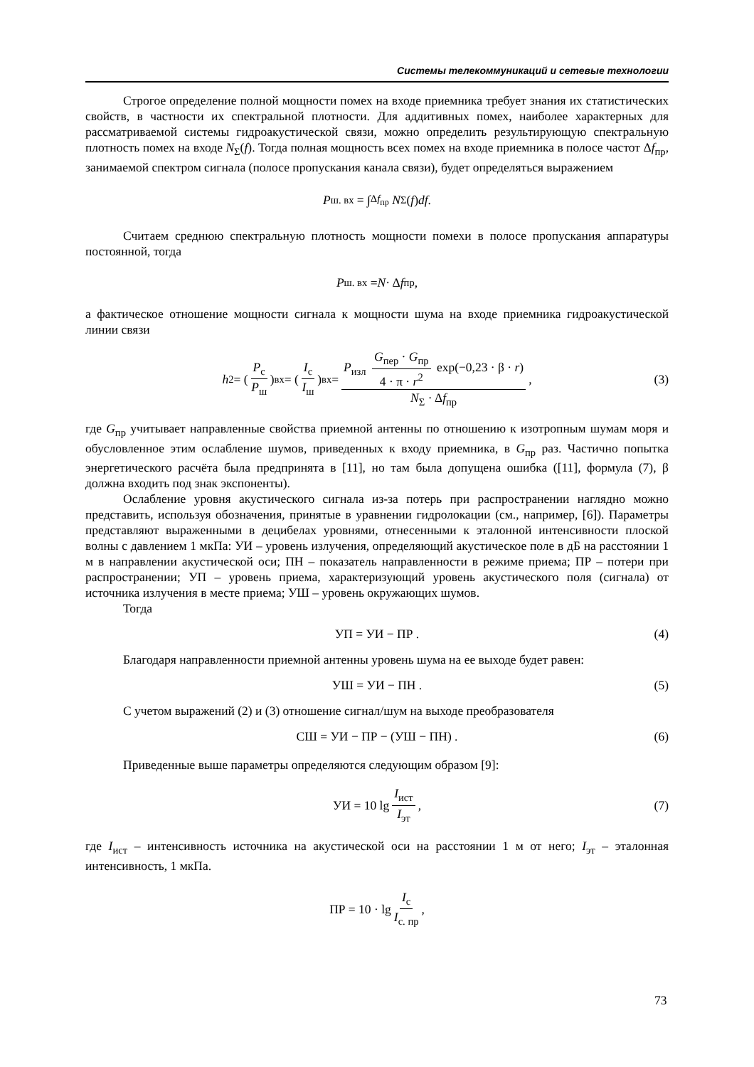Системы телекоммуникаций и сетевые технологии
Строгое определение полной мощности помех на входе приемника требует знания их статистических свойств, в частности их спектральной плотности. Для аддитивных помех, наиболее характерных для рассматриваемой системы гидроакустической связи, можно определить результирующую спектральную плотность помех на входе N<sub>Σ</sub>(f). Тогда полная мощность всех помех на входе приемника в полосе частот Δf<sub>пр</sub>, занимаемой спектром сигнала (полосе пропускания канала связи), будет определяться выражением
P<sub>ш. вх</sub> = ∫<sub>Δf<sub>пр</sub></sub> N<sub>Σ</sub>(f) df .
Считаем среднюю спектральную плотность мощности помехи в полосе пропускания аппаратуры постоянной, тогда
P<sub>ш. вх</sub> = N · Δ f<sub>пр</sub> ,
а фактическое отношение мощности сигнала к мощности шума на входе приемника гидроакустической линии связи
h<sup>2</sup> = (P<sub>с</sub> P<sub>ш</sub>)<sub>вх</sub> = (I<sub>с</sub> I<sub>ш</sub>)<sub>вх</sub> = P<sub>изл</sub> G<sub>пер</sub> · G<sub>пр</sub> 4 · π · r<sup>2</sup> exp(−0,23 · β · r) N<sub>Σ</sub> · Δf<sub>пр</sub>, (3)
где G<sub>пр</sub> учитывает направленные свойства приемной антенны по отношению к изотропным шумам моря и обусловленное этим ослабление шумов, приведенных к входу приемника, в G<sub>пр</sub> раз. Частично попытка энергетического расчёта была предпринята в [11], но там была допущена ошибка ([11], формула (7), β должна входить под знак экспоненты).
Ослабление уровня акустического сигнала из-за потерь при распространении наглядно можно представить, используя обозначения, принятые в уравнении гидролокации (см., например, [6]). Параметры представляют выраженными в децибелах уровнями, отнесенными к эталонной интенсивности плоской волны с давлением 1 мкПа: УИ – уровень излучения, определяющий акустическое поле в дБ на расстоянии 1 м в направлении акустической оси; ПН – показатель направленности в режиме приема; ПР – потери при распространении; УП – уровень приема, характеризующий уровень акустического поля (сигнала) от источника излучения в месте приема; УШ – уровень окружающих шумов.
Тогда
УП = УИ − ПР . (4)
Благодаря направленности приемной антенны уровень шума на ее выходе будет равен:
УШ = УИ − ПН . (5)
С учетом выражений (2) и (3) отношение сигнал/шум на выходе преобразователя
СШ = УИ − ПР − (УШ − ПН) . (6)
Приведенные выше параметры определяются следующим образом [9]:
УИ = 10 lg I<sub>ист</sub> I<sub>эт</sub>, (7)
где I<sub>ист</sub> – интенсивность источника на акустической оси на расстоянии 1 м от него; I<sub>эт</sub> – эталонная интенсивность, 1 мкПа.
ПР = 10 · lg I<sub>с</sub> I<sub>с. пр</sub>,
73